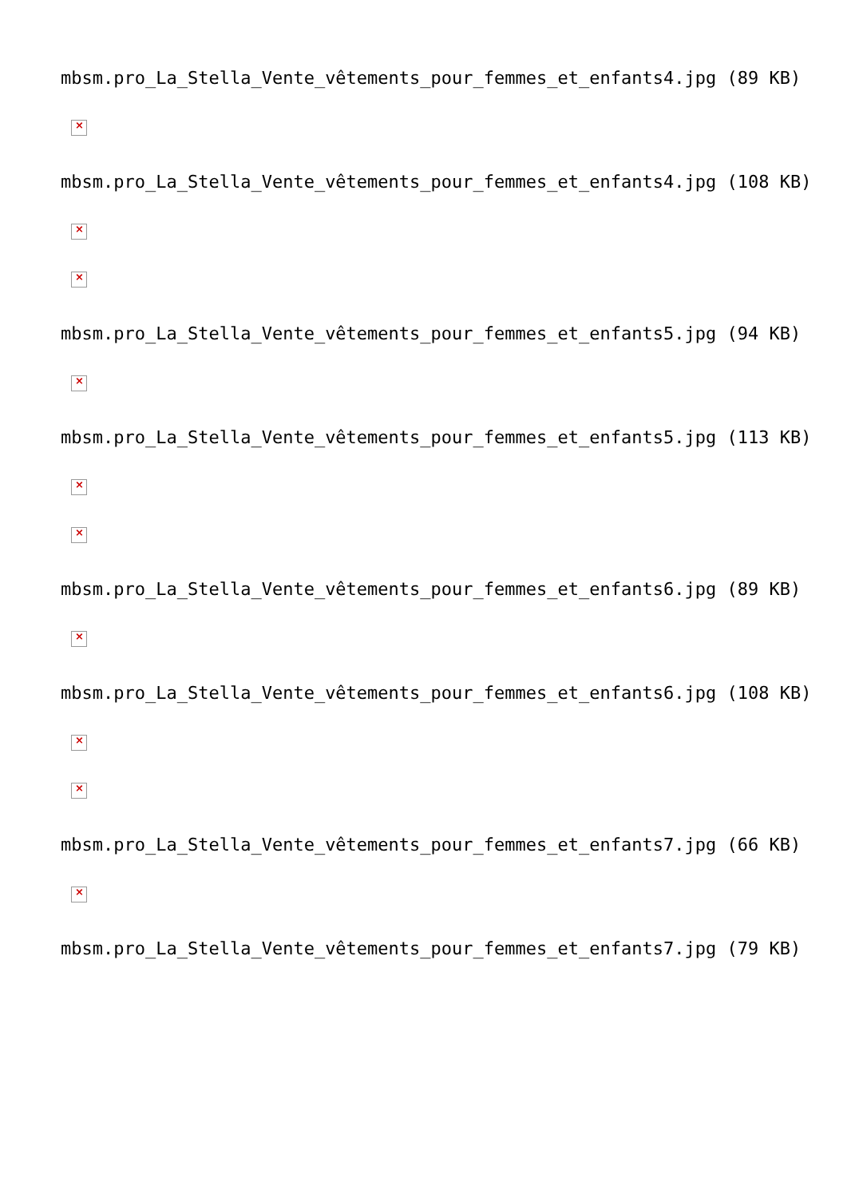mbsm.pro_La_Stella_Vente_vêtements_pour_femmes_et_enfants4.jpg (89 KB)
×
mbsm.pro_La_Stella_Vente_vêtements_pour_femmes_et_enfants4.jpg (108 KB)
×
×
mbsm.pro_La_Stella_Vente_vêtements_pour_femmes_et_enfants5.jpg (94 KB)
×
mbsm.pro_La_Stella_Vente_vêtements_pour_femmes_et_enfants5.jpg (113 KB)
×
×
mbsm.pro_La_Stella_Vente_vêtements_pour_femmes_et_enfants6.jpg (89 KB)
×
mbsm.pro_La_Stella_Vente_vêtements_pour_femmes_et_enfants6.jpg (108 KB)
×
×
mbsm.pro_La_Stella_Vente_vêtements_pour_femmes_et_enfants7.jpg (66 KB)
×
mbsm.pro_La_Stella_Vente_vêtements_pour_femmes_et_enfants7.jpg (79 KB)